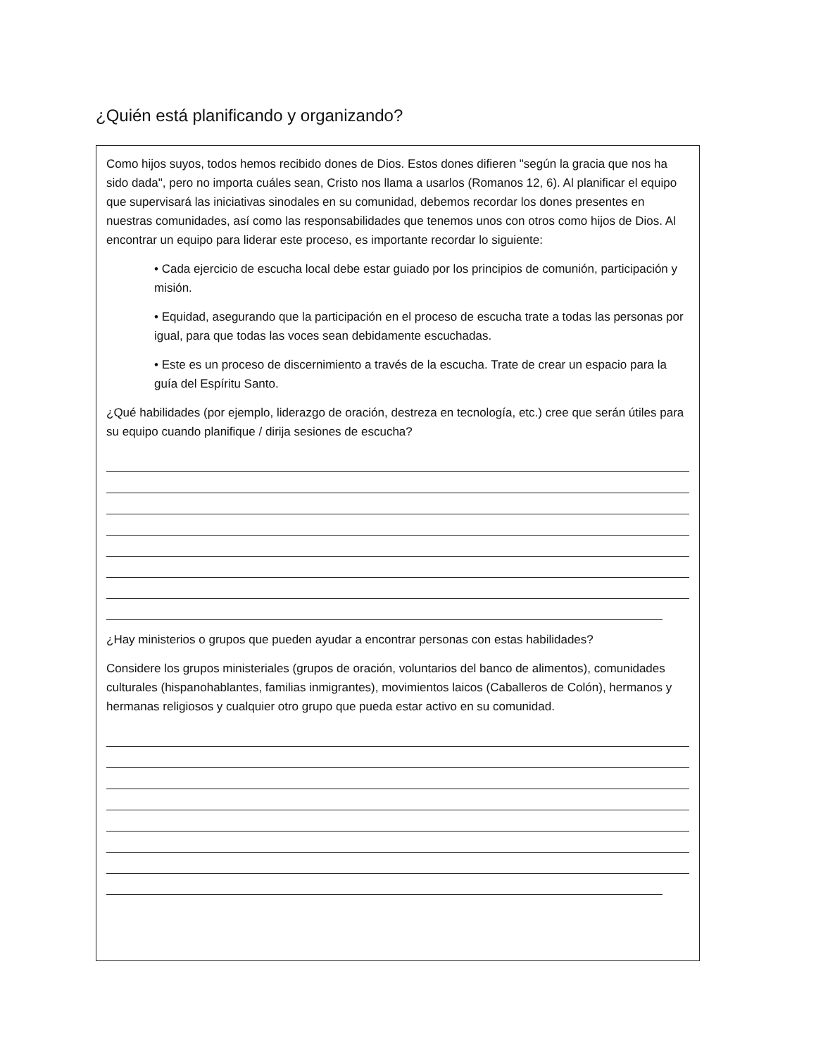¿Quién está planificando y organizando?
Como hijos suyos, todos hemos recibido dones de Dios. Estos dones difieren "según la gracia que nos ha sido dada", pero no importa cuáles sean, Cristo nos llama a usarlos (Romanos 12, 6). Al planificar el equipo que supervisará las iniciativas sinodales en su comunidad, debemos recordar los dones presentes en nuestras comunidades, así como las responsabilidades que tenemos unos con otros como hijos de Dios. Al encontrar un equipo para liderar este proceso, es importante recordar lo siguiente:
• Cada ejercicio de escucha local debe estar guiado por los principios de comunión, participación y misión.
• Equidad, asegurando que la participación en el proceso de escucha trate a todas las personas por igual, para que todas las voces sean debidamente escuchadas.
• Este es un proceso de discernimiento a través de la escucha. Trate de crear un espacio para la guía del Espíritu Santo.
¿Qué habilidades (por ejemplo, liderazgo de oración, destreza en tecnología, etc.) cree que serán útiles para su equipo cuando planifique / dirija sesiones de escucha?
¿Hay ministerios o grupos que pueden ayudar a encontrar personas con estas habilidades?
Considere los grupos ministeriales (grupos de oración, voluntarios del banco de alimentos), comunidades culturales (hispanohablantes, familias inmigrantes), movimientos laicos (Caballeros de Colón), hermanos y hermanas religiosos y cualquier otro grupo que pueda estar activo en su comunidad.